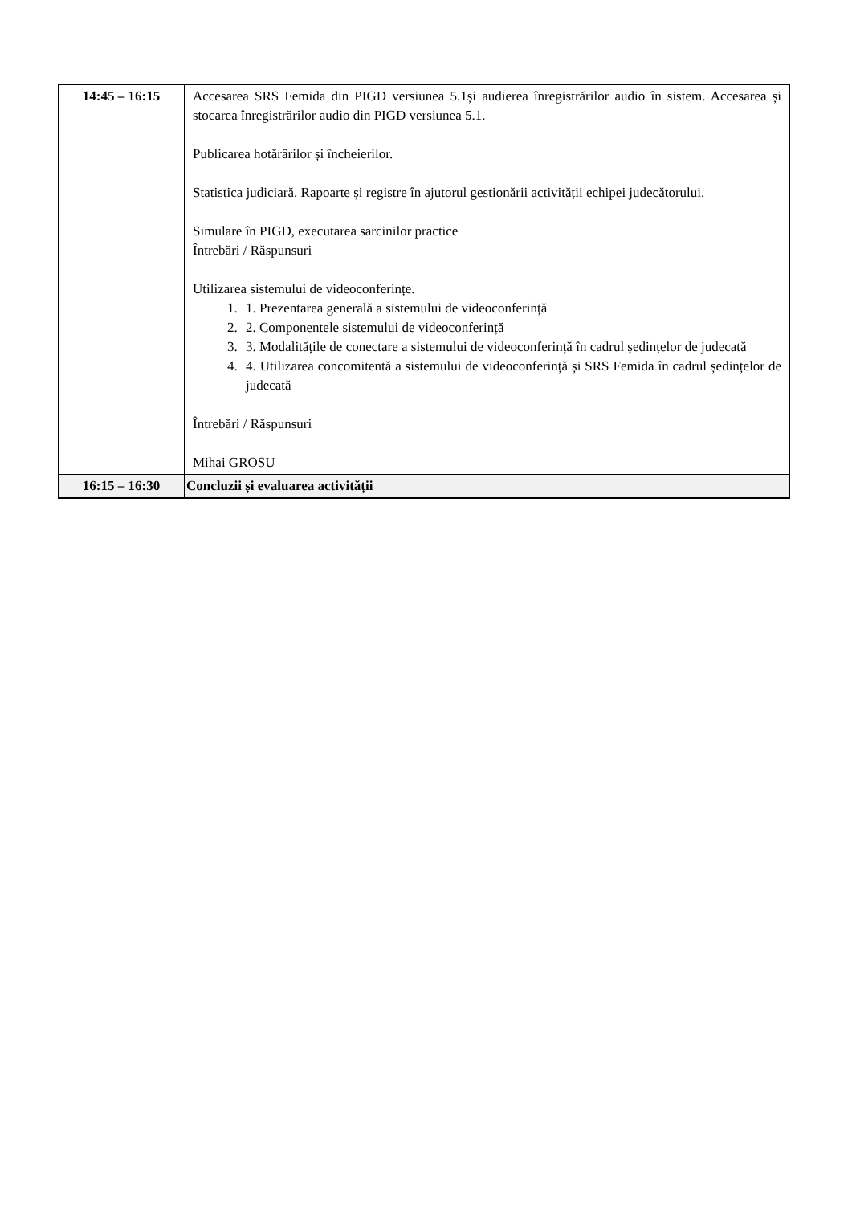| 14:45 – 16:15 | Accesarea SRS Femida din PIGD versiunea 5.1și audierea înregistrărilor audio în sistem. Accesarea și stocarea înregistrărilor audio din PIGD versiunea 5.1. Publicarea hotărârilor și încheierilor. Statistica judiciară. Rapoarte și registre în ajutorul gestionării activității echipei judecătorului. Simulare în PIGD, executarea sarcinilor practice Întrebări / Răspunsuri Utilizarea sistemului de videoconferințe. 1. 1. Prezentarea generală a sistemului de videoconferință 2. 2. Componentele sistemului de videoconferință 3. 3. Modalitățile de conectare a sistemului de videoconferință în cadrul ședințelor de judecată 4. 4. Utilizarea concomitentă a sistemului de videoconferință și SRS Femida în cadrul ședințelor de judecată Întrebări / Răspunsuri Mihai GROSU |
| 16:15 – 16:30 | Concluzii și evaluarea activității |